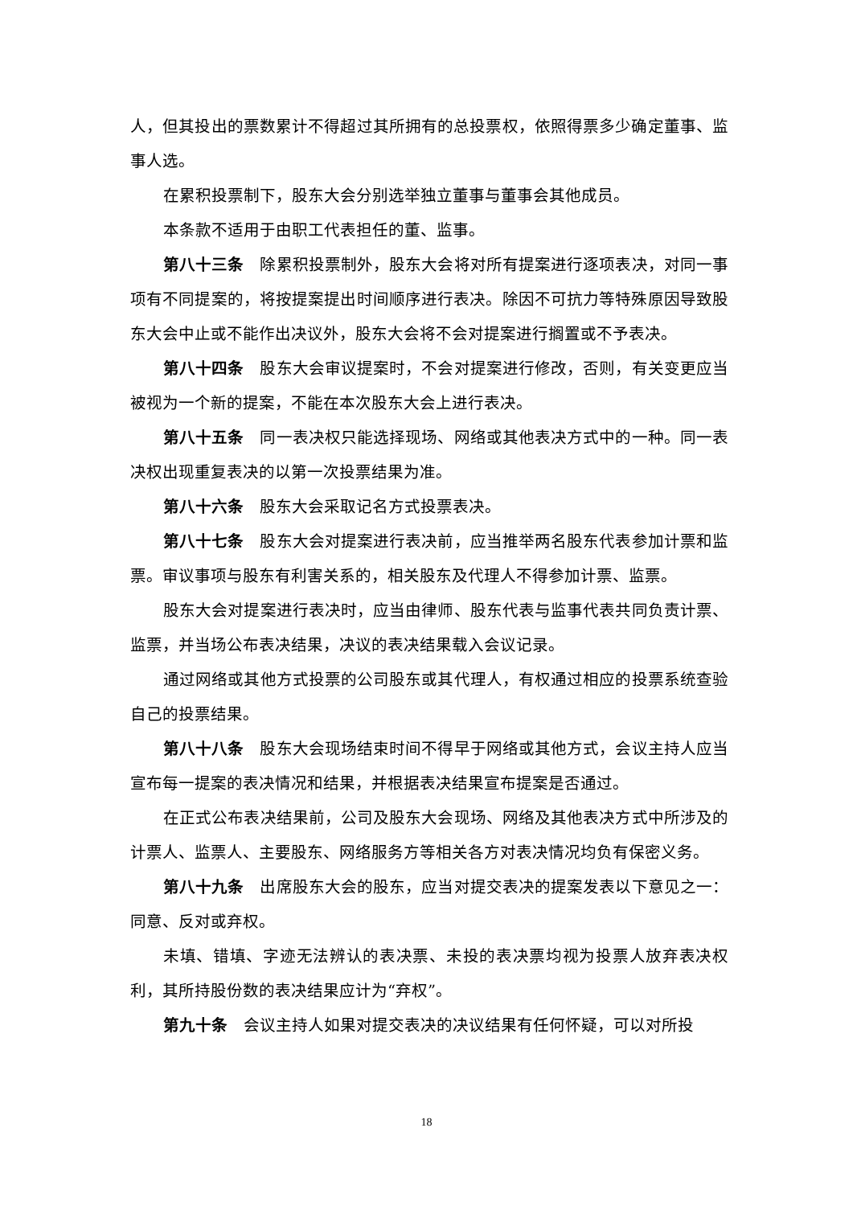人，但其投出的票数累计不得超过其所拥有的总投票权，依照得票多少确定董事、监事人选。
在累积投票制下，股东大会分别选举独立董事与董事会其他成员。
本条款不适用于由职工代表担任的董、监事。
第八十三条 除累积投票制外，股东大会将对所有提案进行逐项表决，对同一事项有不同提案的，将按提案提出时间顺序进行表决。除因不可抗力等特殊原因导致股东大会中止或不能作出决议外，股东大会将不会对提案进行搁置或不予表决。
第八十四条 股东大会审议提案时，不会对提案进行修改，否则，有关变更应当被视为一个新的提案，不能在本次股东大会上进行表决。
第八十五条 同一表决权只能选择现场、网络或其他表决方式中的一种。同一表决权出现重复表决的以第一次投票结果为准。
第八十六条 股东大会采取记名方式投票表决。
第八十七条 股东大会对提案进行表决前，应当推举两名股东代表参加计票和监票。审议事项与股东有利害关系的，相关股东及代理人不得参加计票、监票。
股东大会对提案进行表决时，应当由律师、股东代表与监事代表共同负责计票、监票，并当场公布表决结果，决议的表决结果载入会议记录。
通过网络或其他方式投票的公司股东或其代理人，有权通过相应的投票系统查验自己的投票结果。
第八十八条 股东大会现场结束时间不得早于网络或其他方式，会议主持人应当宣布每一提案的表决情况和结果，并根据表决结果宣布提案是否通过。
在正式公布表决结果前，公司及股东大会现场、网络及其他表决方式中所涉及的计票人、监票人、主要股东、网络服务方等相关各方对表决情况均负有保密义务。
第八十九条 出席股东大会的股东，应当对提交表决的提案发表以下意见之一：同意、反对或弃权。
未填、错填、字迹无法辨认的表决票、未投的表决票均视为投票人放弃表决权利，其所持股份数的表决结果应计为“弃权”。
第九十条 会议主持人如果对提交表决的决议结果有任何怀疑，可以对所投
18